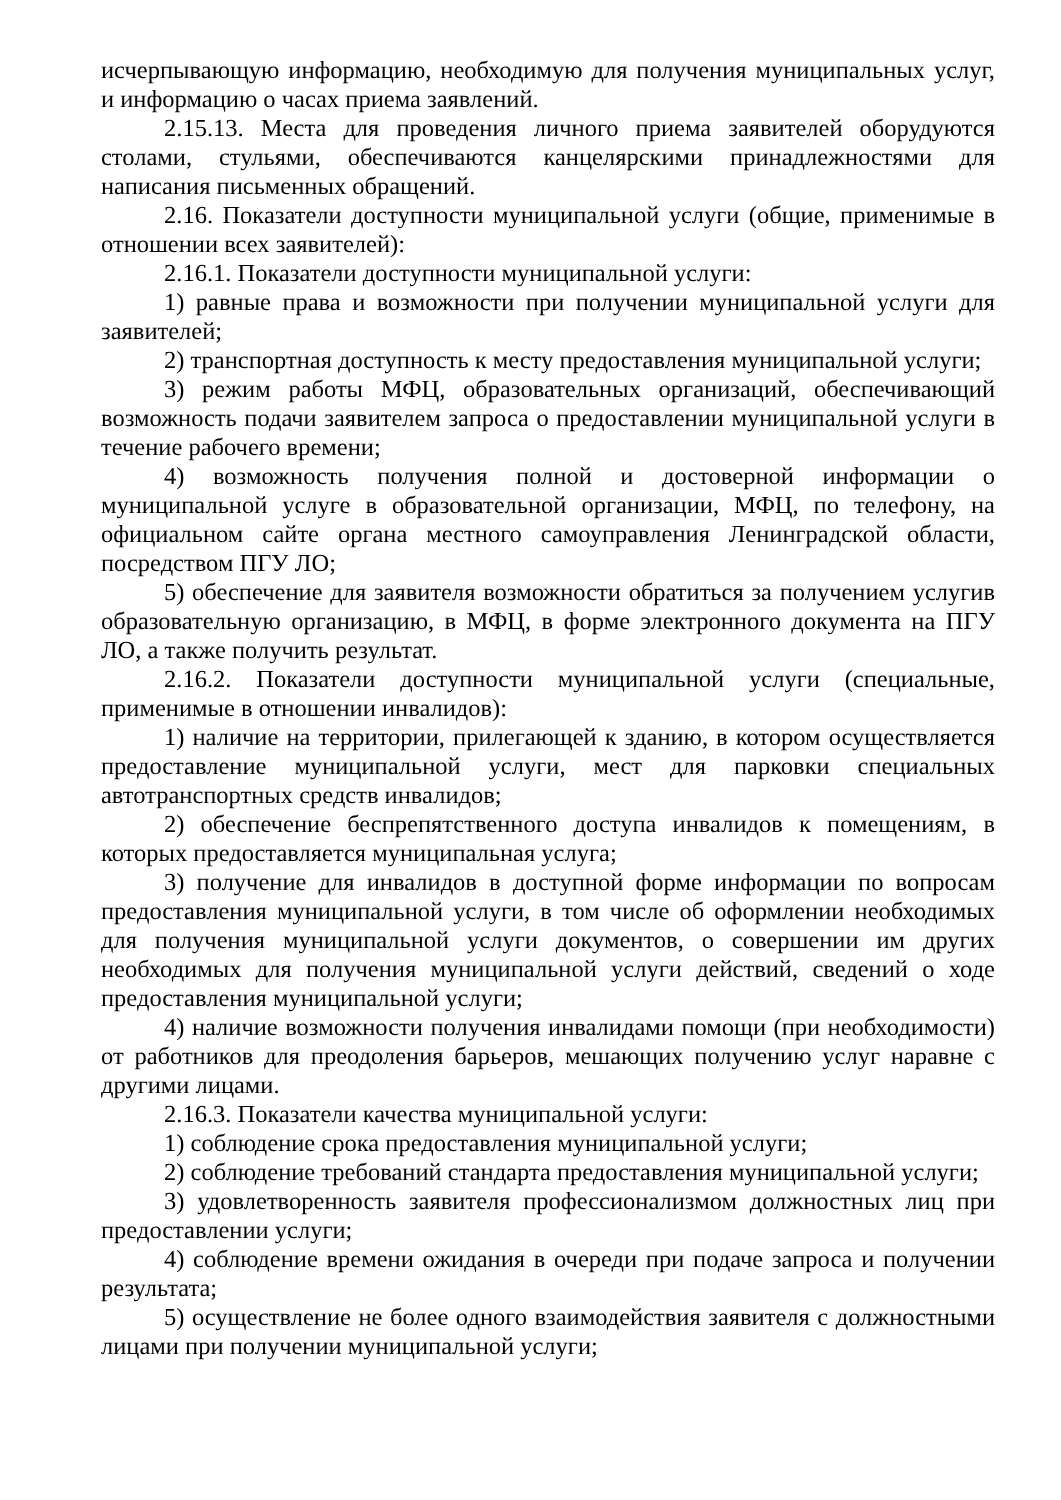исчерпывающую информацию, необходимую для получения муниципальных услуг, и информацию о часах приема заявлений.
2.15.13. Места для проведения личного приема заявителей оборудуются столами, стульями, обеспечиваются канцелярскими принадлежностями для написания письменных обращений.
2.16. Показатели доступности муниципальной услуги (общие, применимые в отношении всех заявителей):
2.16.1. Показатели доступности муниципальной услуги:
1) равные права и возможности при получении муниципальной услуги для заявителей;
2) транспортная доступность к месту предоставления муниципальной услуги;
3) режим работы МФЦ, образовательных организаций, обеспечивающий возможность подачи заявителем запроса о предоставлении муниципальной услуги в течение рабочего времени;
4) возможность получения полной и достоверной информации о муниципальной услуге в образовательной организации, МФЦ, по телефону, на официальном сайте органа местного самоуправления Ленинградской области, посредством ПГУ ЛО;
5) обеспечение для заявителя возможности обратиться за получением услугив образовательную организацию, в МФЦ, в форме электронного документа на ПГУ ЛО, а также получить результат.
2.16.2. Показатели доступности муниципальной услуги (специальные, применимые в отношении инвалидов):
1) наличие на территории, прилегающей к зданию, в котором осуществляется предоставление муниципальной услуги, мест для парковки специальных автотранспортных средств инвалидов;
2) обеспечение беспрепятственного доступа инвалидов к помещениям, в которых предоставляется муниципальная услуга;
3) получение для инвалидов в доступной форме информации по вопросам предоставления муниципальной услуги, в том числе об оформлении необходимых для получения муниципальной услуги документов, о совершении им других необходимых для получения муниципальной услуги действий, сведений о ходе предоставления муниципальной услуги;
4) наличие возможности получения инвалидами помощи (при необходимости) от работников для преодоления барьеров, мешающих получению услуг наравне с другими лицами.
2.16.3. Показатели качества муниципальной услуги:
1) соблюдение срока предоставления муниципальной услуги;
2) соблюдение требований стандарта предоставления муниципальной услуги;
3) удовлетворенность заявителя профессионализмом должностных лиц при предоставлении услуги;
4) соблюдение времени ожидания в очереди при подаче запроса и получении результата;
5) осуществление не более одного взаимодействия заявителя с должностными лицами при получении муниципальной услуги;